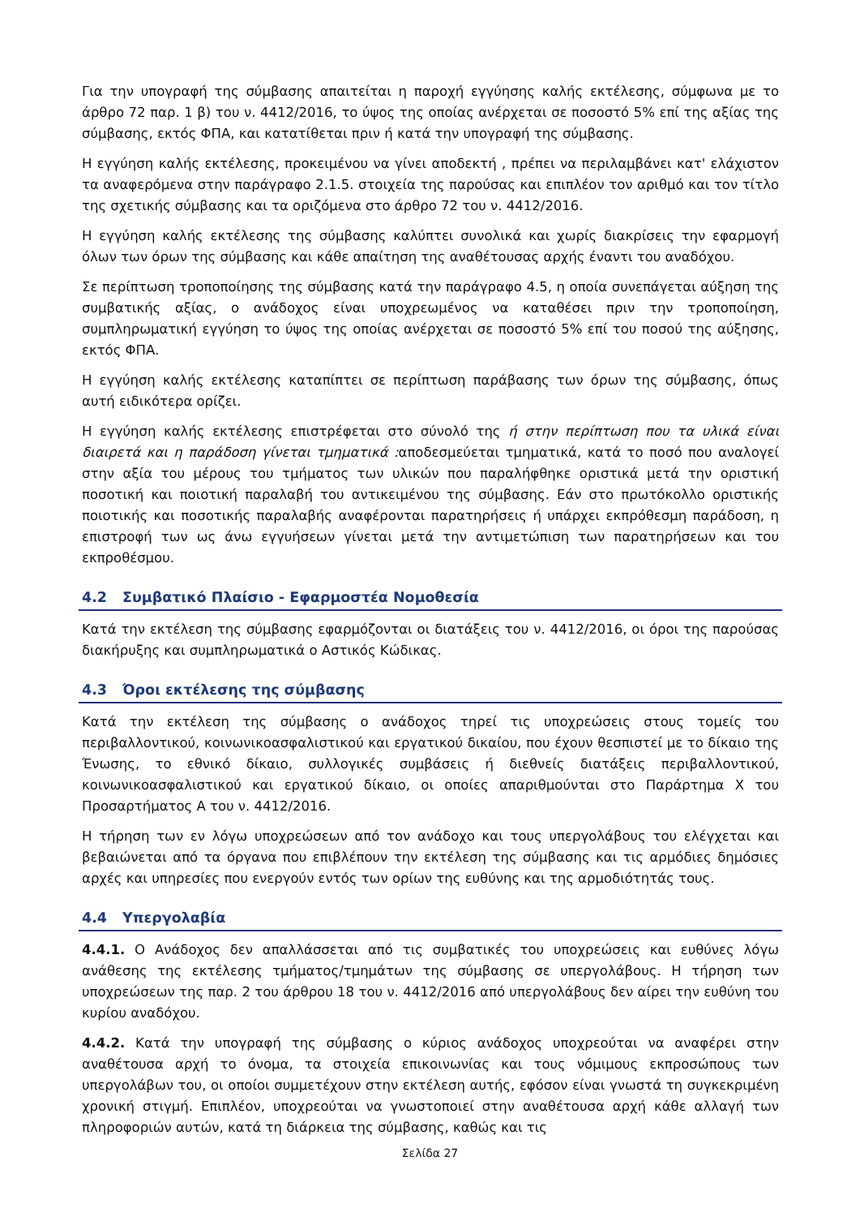Για την υπογραφή της σύμβασης απαιτείται η παροχή εγγύησης καλής εκτέλεσης, σύμφωνα με το άρθρο 72 παρ. 1 β) του ν. 4412/2016, το ύψος της οποίας ανέρχεται σε ποσοστό 5% επί της αξίας της σύμβασης, εκτός ΦΠΑ, και κατατίθεται πριν ή κατά την υπογραφή της σύμβασης.
Η εγγύηση καλής εκτέλεσης, προκειμένου να γίνει αποδεκτή , πρέπει να περιλαμβάνει κατ' ελάχιστον τα αναφερόμενα στην παράγραφο 2.1.5. στοιχεία της παρούσας και επιπλέον τον αριθμό και τον τίτλο της σχετικής σύμβασης και τα οριζόμενα στο άρθρο 72 του ν. 4412/2016.
Η εγγύηση καλής εκτέλεσης της σύμβασης καλύπτει συνολικά και χωρίς διακρίσεις την εφαρμογή όλων των όρων της σύμβασης και κάθε απαίτηση της αναθέτουσας αρχής έναντι του αναδόχου.
Σε περίπτωση τροποποίησης της σύμβασης κατά την παράγραφο 4.5, η οποία συνεπάγεται αύξηση της συμβατικής αξίας, ο ανάδοχος είναι υποχρεωμένος να καταθέσει πριν την τροποποίηση, συμπληρωματική εγγύηση το ύψος της οποίας ανέρχεται σε ποσοστό 5% επί του ποσού της αύξησης, εκτός ΦΠΑ.
Η εγγύηση καλής εκτέλεσης καταπίπτει σε περίπτωση παράβασης των όρων της σύμβασης, όπως αυτή ειδικότερα ορίζει.
Η εγγύηση καλής εκτέλεσης επιστρέφεται στο σύνολό της ή στην περίπτωση που τα υλικά είναι διαιρετά και η παράδοση γίνεται τμηματικά : αποδεσμεύεται τμηματικά, κατά το ποσό που αναλογεί στην αξία του μέρους του τμήματος των υλικών που παραλήφθηκε οριστικά μετά την οριστική ποσοτική και ποιοτική παραλαβή του αντικειμένου της σύμβασης. Εάν στο πρωτόκολλο οριστικής ποιοτικής και ποσοτικής παραλαβής αναφέρονται παρατηρήσεις ή υπάρχει εκπρόθεσμη παράδοση, η επιστροφή των ως άνω εγγυήσεων γίνεται μετά την αντιμετώπιση των παρατηρήσεων και του εκπροθέσμου.
4.2 Συμβατικό Πλαίσιο - Εφαρμοστέα Νομοθεσία
Κατά την εκτέλεση της σύμβασης εφαρμόζονται οι διατάξεις του ν. 4412/2016, οι όροι της παρούσας διακήρυξης και συμπληρωματικά ο Αστικός Κώδικας.
4.3 Όροι εκτέλεσης της σύμβασης
Κατά την εκτέλεση της σύμβασης ο ανάδοχος τηρεί τις υποχρεώσεις στους τομείς του περιβαλλοντικού, κοινωνικοασφαλιστικού και εργατικού δικαίου, που έχουν θεσπιστεί με το δίκαιο της Ένωσης, το εθνικό δίκαιο, συλλογικές συμβάσεις ή διεθνείς διατάξεις περιβαλλοντικού, κοινωνικοασφαλιστικού και εργατικού δίκαιο, οι οποίες απαριθμούνται στο Παράρτημα X του Προσαρτήματος Α του ν. 4412/2016.
Η τήρηση των εν λόγω υποχρεώσεων από τον ανάδοχο και τους υπεργολάβους του ελέγχεται και βεβαιώνεται από τα όργανα που επιβλέπουν την εκτέλεση της σύμβασης και τις αρμόδιες δημόσιες αρχές και υπηρεσίες που ενεργούν εντός των ορίων της ευθύνης και της αρμοδιότητάς τους.
4.4 Υπεργολαβία
4.4.1. Ο Ανάδοχος δεν απαλλάσσεται από τις συμβατικές του υποχρεώσεις και ευθύνες λόγω ανάθεσης της εκτέλεσης τμήματος/τμημάτων της σύμβασης σε υπεργολάβους. Η τήρηση των υποχρεώσεων της παρ. 2 του άρθρου 18 του ν. 4412/2016 από υπεργολάβους δεν αίρει την ευθύνη του κυρίου αναδόχου.
4.4.2. Κατά την υπογραφή της σύμβασης ο κύριος ανάδοχος υποχρεούται να αναφέρει στην αναθέτουσα αρχή το όνομα, τα στοιχεία επικοινωνίας και τους νόμιμους εκπροσώπους των υπεργολάβων του, οι οποίοι συμμετέχουν στην εκτέλεση αυτής, εφόσον είναι γνωστά τη συγκεκριμένη χρονική στιγμή. Επιπλέον, υποχρεούται να γνωστοποιεί στην αναθέτουσα αρχή κάθε αλλαγή των πληροφοριών αυτών, κατά τη διάρκεια της σύμβασης, καθώς και τις
Σελίδα 27